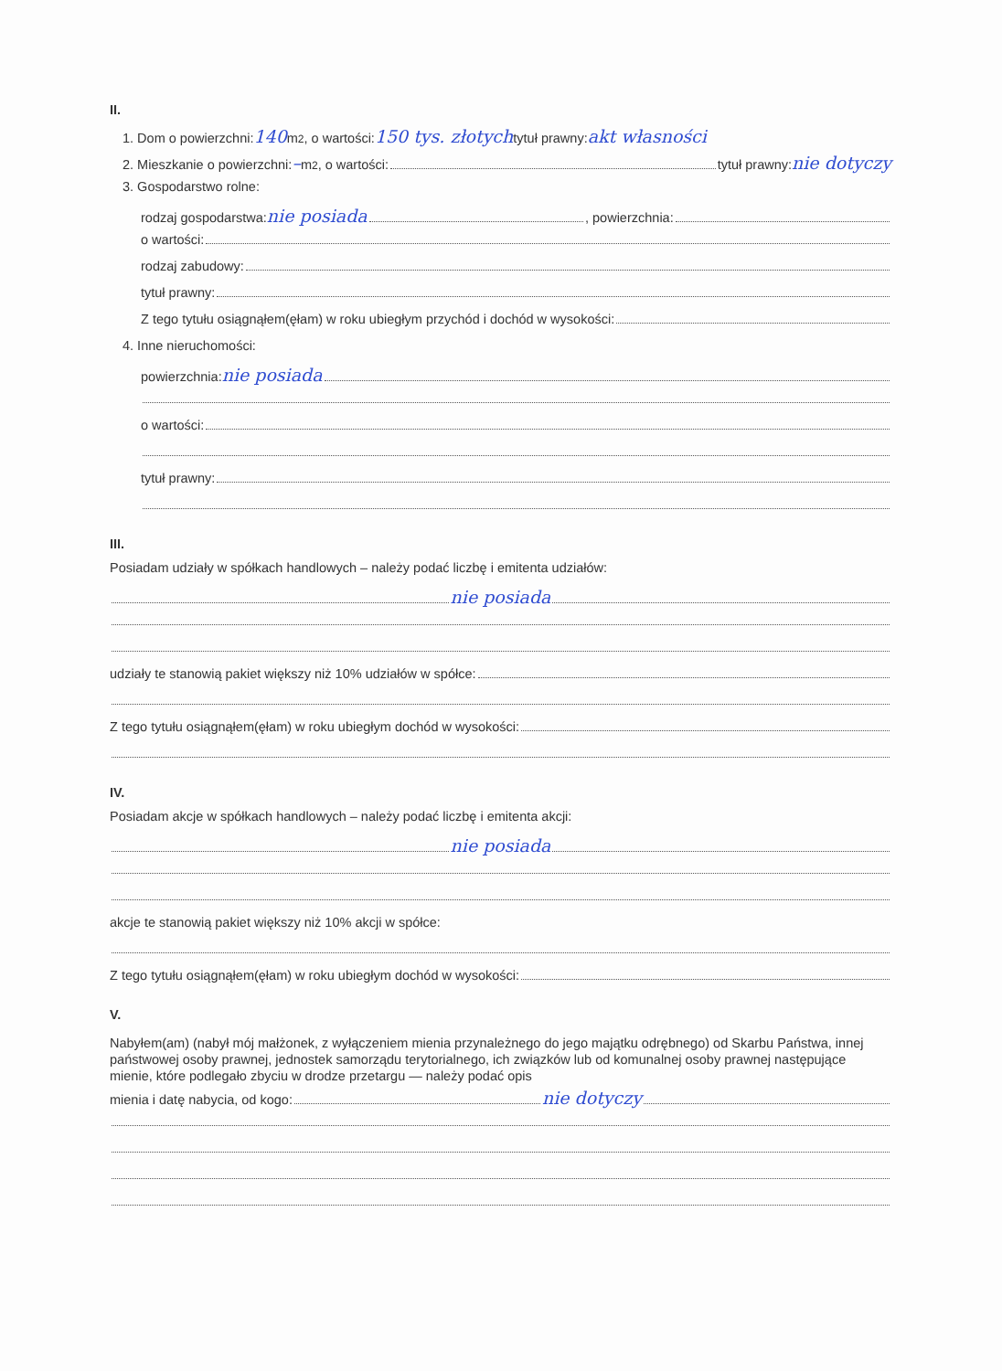II.
1. Dom o powierzchni: 140 m<sup>2</sup>, o wartości: 150 tys. złotych tytuł prawny: akt własności
2. Mieszkanie o powierzchni: – m<sup>2</sup>, o wartości: tytuł prawny: nie dotyczy
3. Gospodarstwo rolne:
rodzaj gospodarstwa: nie posiada , powierzchnia:
o wartości:
rodzaj zabudowy:
tytuł prawny:
Z tego tytułu osiągnąłem(ęłam) w roku ubiegłym przychód i dochód w wysokości:
4. Inne nieruchomości:
powierzchnia: nie posiada
o wartości:
tytuł prawny:
III.
Posiadam udziały w spółkach handlowych – należy podać liczbę i emitenta udziałów:
nie posiada
udziały te stanowią pakiet większy niż 10% udziałów w spółce:
Z tego tytułu osiągnąłem(ęłam) w roku ubiegłym dochód w wysokości:
IV.
Posiadam akcje w spółkach handlowych – należy podać liczbę i emitenta akcji:
nie posiada
akcje te stanowią pakiet większy niż 10% akcji w spółce:
Z tego tytułu osiągnąłem(ęłam) w roku ubiegłym dochód w wysokości:
V.
Nabyłem(am) (nabył mój małżonek, z wyłączeniem mienia przynależnego do jego majątku odrębnego) od Skarbu Państwa, innej państwowej osoby prawnej, jednostek samorządu terytorialnego, ich związków lub od komunalnej osoby prawnej następujące mienie, które podlegało zbyciu w drodze przetargu — należy podać opis
mienia i datę nabycia, od kogo: nie dotyczy